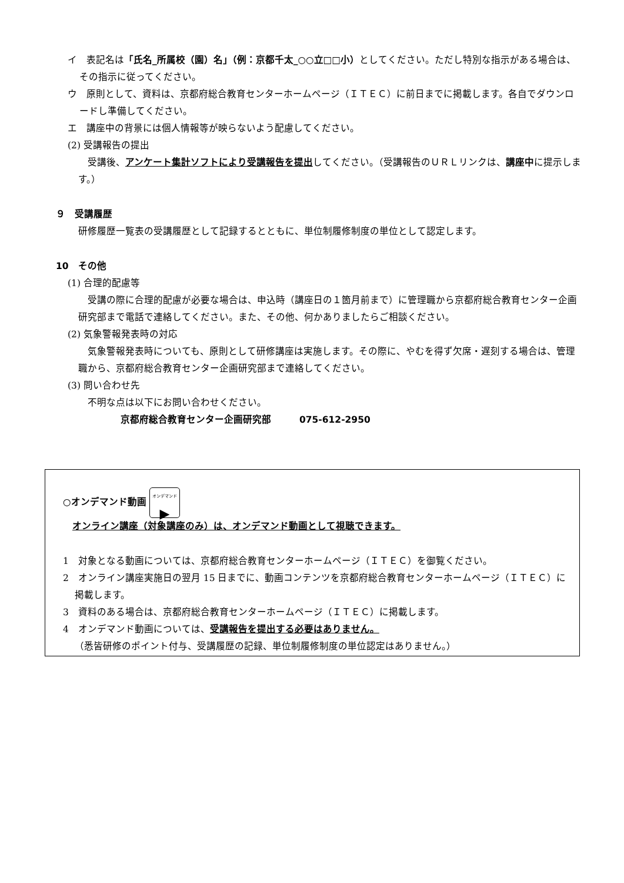イ　表記名は「氏名_所属校（園）名」（例：京都千太_○○立□□小）としてください。ただし特別な指示がある場合は、その指示に従ってください。
ウ　原則として、資料は、京都府総合教育センターホームページ（ＩＴＥＣ）に前日までに掲載します。各自でダウンロードし準備してください。
エ　講座中の背景には個人情報等が映らないよう配慮してください。
(2) 受講報告の提出
受講後、アンケート集計ソフトにより受講報告を提出してください。（受講報告のＵＲＬリンクは、講座中に提示します。）
９　受講履歴
研修履歴一覧表の受講履歴として記録するとともに、単位制履修制度の単位として認定します。
10　その他
(1) 合理的配慮等
受講の際に合理的配慮が必要な場合は、申込時（講座日の１箇月前まで）に管理職から京都府総合教育センター企画研究部まで電話で連絡してください。また、その他、何かありましたらご相談ください。
(2) 気象警報発表時の対応
気象警報発表時についても、原則として研修講座は実施します。その際に、やむを得ず欠席・遅刻する場合は、管理職から、京都府総合教育センター企画研究部まで連絡してください。
(3) 問い合わせ先
不明な点は以下にお問い合わせください。
京都府総合教育センター企画研究部　　　075-612-2950
○オンデマンド動画 オンデマンド
▶
オンライン講座（対象講座のみ）は、オンデマンド動画として視聴できます。
1　対象となる動画については、京都府総合教育センターホームページ（ＩＴＥＣ）を御覧ください。
2　オンライン講座実施日の翌月 15 日までに、動画コンテンツを京都府総合教育センターホームページ（ＩＴＥＣ）に掲載します。
3　資料のある場合は、京都府総合教育センターホームページ（ＩＴＥＣ）に掲載します。
4　オンデマンド動画については、受講報告を提出する必要はありません。
（悉皆研修のポイント付与、受講履歴の記録、単位制履修制度の単位認定はありません。）